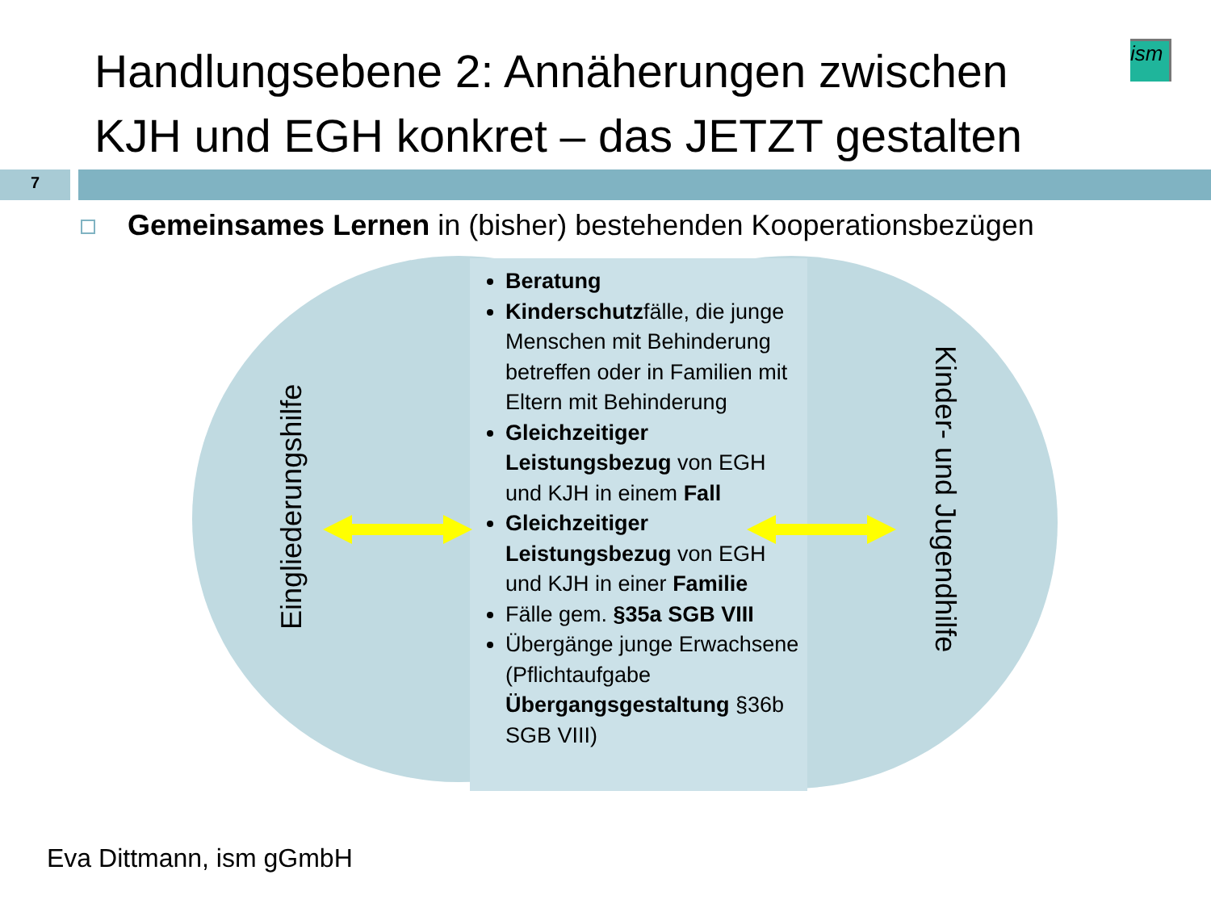Handlungsebene 2: Annäherungen zwischen KJH und EGH konkret – das JETZT gestalten
ism
7
Gemeinsames Lernen in (bisher) bestehenden Kooperationsbezügen
Beratung
Kinderschutzfälle, die junge Menschen mit Behinderung betreffen oder in Familien mit Eltern mit Behinderung
Gleichzeitiger Leistungsbezug von EGH und KJH in einem Fall
Gleichzeitiger Leistungsbezug von EGH und KJH in einer Familie
Fälle gem. §35a SGB VIII
Übergänge junge Erwachsene (Pflichtaufgabe Übergangsgestaltung §36b SGB VIII)
Eingliederungshilfe
Kinder- und Jugendhilfe
Eva Dittmann, ism gGmbH